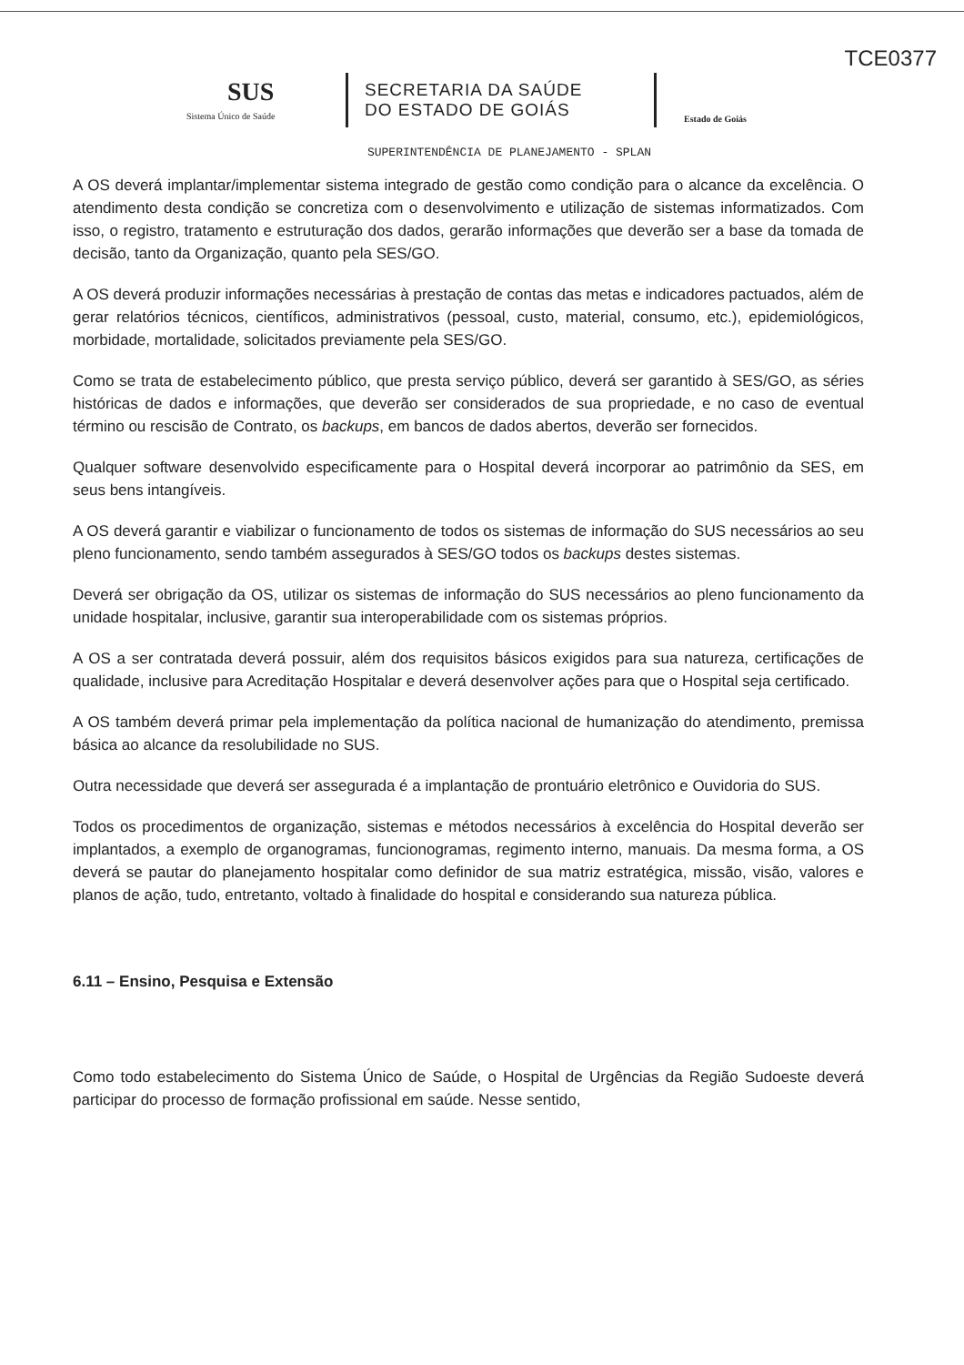TCE0377
SUS
Sistema Único de Saúde
SECRETARIA DA SAÚDE
DO ESTADO DE GOIÁS
Estado de Goiás
SUPERINTENDÊNCIA DE PLANEJAMENTO - SPLAN
A OS deverá implantar/implementar sistema integrado de gestão como condição para o alcance da excelência. O atendimento desta condição se concretiza com o desenvolvimento e utilização de sistemas informatizados. Com isso, o registro, tratamento e estruturação dos dados, gerarão informações que deverão ser a base da tomada de decisão, tanto da Organização, quanto pela SES/GO.
A OS deverá produzir informações necessárias à prestação de contas das metas e indicadores pactuados, além de gerar relatórios técnicos, científicos, administrativos (pessoal, custo, material, consumo, etc.), epidemiológicos, morbidade, mortalidade, solicitados previamente pela SES/GO.
Como se trata de estabelecimento público, que presta serviço público, deverá ser garantido à SES/GO, as séries históricas de dados e informações, que deverão ser considerados de sua propriedade, e no caso de eventual término ou rescisão de Contrato, os backups, em bancos de dados abertos, deverão ser fornecidos.
Qualquer software desenvolvido especificamente para o Hospital deverá incorporar ao patrimônio da SES, em seus bens intangíveis.
A OS deverá garantir e viabilizar o funcionamento de todos os sistemas de informação do SUS necessários ao seu pleno funcionamento, sendo também assegurados à SES/GO todos os backups destes sistemas.
Deverá ser obrigação da OS, utilizar os sistemas de informação do SUS necessários ao pleno funcionamento da unidade hospitalar, inclusive, garantir sua interoperabilidade com os sistemas próprios.
A OS a ser contratada deverá possuir, além dos requisitos básicos exigidos para sua natureza, certificações de qualidade, inclusive para Acreditação Hospitalar e deverá desenvolver ações para que o Hospital seja certificado.
A OS também deverá primar pela implementação da política nacional de humanização do atendimento, premissa básica ao alcance da resolubilidade no SUS.
Outra necessidade que deverá ser assegurada é a implantação de prontuário eletrônico e Ouvidoria do SUS.
Todos os procedimentos de organização, sistemas e métodos necessários à excelência do Hospital deverão ser implantados, a exemplo de organogramas, funcionogramas, regimento interno, manuais. Da mesma forma, a OS deverá se pautar do planejamento hospitalar como definidor de sua matriz estratégica, missão, visão, valores e planos de ação, tudo, entretanto, voltado à finalidade do hospital e considerando sua natureza pública.
6.11 – Ensino, Pesquisa e Extensão
Como todo estabelecimento do Sistema Único de Saúde, o Hospital de Urgências da Região Sudoeste deverá participar do processo de formação profissional em saúde. Nesse sentido,